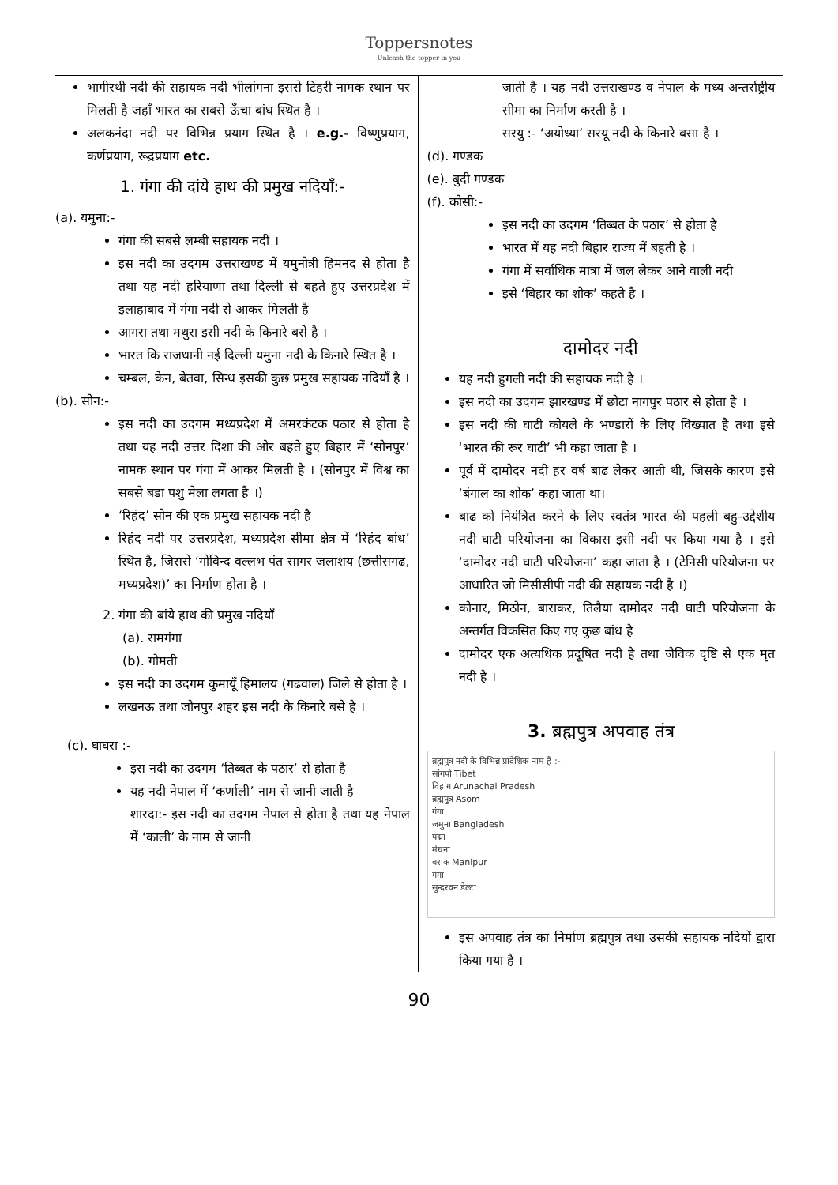Toppersnotes
Unleash the topper in you
भागीरथी नदी की सहायक नदी भीलांगना इससे टिहरी नामक स्थान पर मिलती है जहाँ भारत का सबसे ऊँचा बांध स्थित है ।
अलकनंदा नदी पर विभिन्न प्रयाग स्थित है । e.g.- विष्णुप्रयाग, कर्णप्रयाग, रूद्रप्रयाग etc.
1. गंगा की दांये हाथ की प्रमुख नदियाँ:-
(a). यमुना:-
गंगा की सबसे लम्बी सहायक नदी ।
इस नदी का उदगम उत्तराखण्ड में यमुनोत्री हिमनद से होता है तथा यह नदी हरियाणा तथा दिल्ली से बहते हुए उत्तरप्रदेश में इलाहाबाद में गंगा नदी से आकर मिलती है
आगरा तथा मथुरा इसी नदी के किनारे बसे है ।
भारत कि राजधानी नई दिल्ली यमुना नदी के किनारे स्थित है ।
चम्बल, केन, बेतवा, सिन्ध इसकी कुछ प्रमुख सहायक नदियाँ है ।
(b). सोन:-
इस नदी का उदगम मध्यप्रदेश में अमरकंटक पठार से होता है तथा यह नदी उत्तर दिशा की ओर बहते हुए बिहार में ‘सोनपुर’ नामक स्थान पर गंगा में आकर मिलती है । (सोनपुर में विश्व का सबसे बडा पशु मेला लगता है ।)
‘रिहंद’ सोन की एक प्रमुख सहायक नदी है
रिहंद नदी पर उत्तरप्रदेश, मध्यप्रदेश सीमा क्षेत्र में ‘रिहंद बांध’ स्थित है, जिससे ‘गोविन्द वल्लभ पंत सागर जलाशय (छत्तीसगढ, मध्यप्रदेश)’ का निर्माण होता है ।
2. गंगा की बांये हाथ की प्रमुख नदियाँ
(a). रामगंगा
(b). गोमती
इस नदी का उदगम कुमायूँ हिमालय (गढवाल) जिले से होता है ।
लखनऊ तथा जौनपुर शहर इस नदी के किनारे बसे है ।
(c). घाघरा :-
इस नदी का उदगम ‘तिब्बत के पठार’ से होता है
यह नदी नेपाल में ‘कर्णाली’ नाम से जानी जाती है
शारदा:- इस नदी का उदगम नेपाल से होता है तथा यह नेपाल में ‘काली’ के नाम से जानी
जाती है । यह नदी उत्तराखण्ड व नेपाल के मध्य अन्तर्राष्ट्रीय सीमा का निर्माण करती है ।
सरयु :- ‘अयोध्या’ सरयू नदी के किनारे बसा है ।
(d). गण्डक
(e). बुदी गण्डक
(f). कोसी:-
इस नदी का उदगम ‘तिब्बत के पठार’ से होता है
भारत में यह नदी बिहार राज्य में बहती है ।
गंगा में सर्वाधिक मात्रा में जल लेकर आने वाली नदी
इसे ‘बिहार का शोक’ कहते है ।
दामोदर नदी
यह नदी हुगली नदी की सहायक नदी है ।
इस नदी का उदगम झारखण्ड में छोटा नागपुर पठार से होता है ।
इस नदी की घाटी कोयले के भण्डारों के लिए विख्यात है तथा इसे ‘भारत की रूर घाटी’ भी कहा जाता है ।
पूर्व में दामोदर नदी हर वर्ष बाढ लेकर आती थी, जिसके कारण इसे ‘बंगाल का शोक’ कहा जाता था।
बाढ को नियंत्रित करने के लिए स्वतंत्र भारत की पहली बहु-उद्देशीय नदी घाटी परियोजना का विकास इसी नदी पर किया गया है । इसे ‘दामोदर नदी घाटी परियोजना’ कहा जाता है । (टेनिसी परियोजना पर आधारित जो मिसीसीपी नदी की सहायक नदी है ।)
कोनार, मिठोन, बाराकर, तिलैया दामोदर नदी घाटी परियोजना के अन्तर्गत विकसित किए गए कुछ बांध है
दामोदर एक अत्यधिक प्रदूषित नदी है तथा जैविक दृष्टि से एक मृत नदी है ।
3. ब्रह्मपुत्र अपवाह तंत्र
ब्रह्मपुत्र नदी के विभिन्न प्रादेशिक नाम हैं :-
सांगपो Tibet
दिहांग Arunachal Pradesh
ब्रह्मपुत्र Asom
गंगा
जमुना Bangladesh
पद्मा
मेघना
बराक Manipur
गंगा
सुन्दरवन डेल्टा
इस अपवाह तंत्र का निर्माण ब्रह्मपुत्र तथा उसकी सहायक नदियों द्वारा किया गया है ।
90